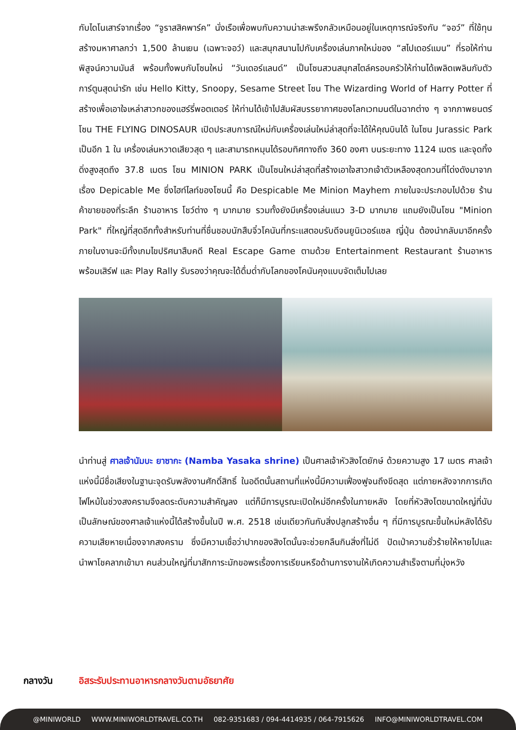กับไดโนเสาร์จากเรื่อง “จูราสสิคพาร์ค” นั่งเรือเพื่อพบกับความน่าสะพรึงกลัวเหมือนอยู่ในเหตุการณ์จริงกับ “จอว์” ที่ใช้ทุนสร้างมหาศาลกว่า 1,500 ล้านเยน (เฉพาะจอว์) และสนุกสนานไปกับเครื่องเล่นภาคใหม่ของ “สไปเดอร์แมน” ที่รอให้ท่านพิสูจน์ความมันส์ พร้อมทั้งพบกับโซนใหม่ “วันเดอร์แลนด์” เป็นโซนสวนสนุกสไตล์ครอบครัวให้ท่านได้เพลิดเพลินกับตัวการ์ตูนสุดน่ารัก เช่น Hello Kitty, Snoopy, Sesame Street โซน The Wizarding World of Harry Potter ที่สร้างเพื่อเอาใจเหล่าสาวกของแฮร์รี่พอตเตอร์ ให้ท่านได้เข้าไปสัมผัสบรรยากาศของโลกเวทมนต์ในฉากต่าง ๆ จากภาพยนตร์ โซน THE FLYING DINOSAUR เปิดประสบการณ์ใหม่กับเครื่องเล่นใหม่ล่าสุดที่จะได้ให้คุณบินได้ ในโซน Jurassic Park เป็นอีก 1 ใน เครื่องเล่นหวาดเสียวสุด ๆ และสามารถหมุนได้รอบทิศทางถึง 360 องศา บนระยะทาง 1124 เมตร และจุดทิ้งดิ่งสูงสุดถึง 37.8 เมตร โซน MINION PARK เป็นโซนใหม่ล่าสุดที่สร้างเอาใจสาวกเจ้าตัวเหลืองสุดกวนที่โด่งดังมาจาก เรื่อง Depicable Me ซึ่งไฮท์ไลท์ของโซนนี้ คือ Despicable Me Minion Mayhem ภายในจะประกอบไปด้วย ร้านค้าขายของที่ระลึก ร้านอาหาร โชว์ต่าง ๆ มากมาย รวมทั้งยังมีเครื่องเล่นแนว 3-D มากมาย แถมยังเป็นโซน "Minion Park" ที่ใหญ่ที่สุดอีกทั้งสำหรับท่านที่ชื่นชอบนักสืบจิ๋วโคนันที่กระแสตอบรับดีจนยูนิเวอร์แซล ญี่ปุ่น ต้องนำกลับมาอีกครั้ง ภายในงานจะมีทั้งเกมไขปริศนาสืบคดี Real Escape Game ตามด้วย Entertainment Restaurant ร้านอาหารพร้อมเสิร์ฟ และ Play Rally รับรองว่าคุณจะได้ดื่มด่ำกับโลกของโคนันคุงแบบจัดเต็มไปเลย
นำท่านสู่ ศาลเจ้านัมบะ ยาซากะ (Namba Yasaka shrine) เป็นศาลเจ้าหัวสิงโตยักษ์ ด้วยความสูง 17 เมตร ศาลเจ้าแห่งนี้มีชื่อเสียงในฐานะจุดรับพลังงานศักดิ์สิทธิ์ ในอดีตนั้นสถานที่แห่งนี้มีความเฟื่องฟูจนถึงขีดสุด แต่ภายหลังจากการเกิดไฟไหม้ในช่วงสงครามจึงลดระดับความสำคัญลง แต่ก็มีการบูรณะเปิดใหม่อีกครั้งในภายหลัง โดยที่หัวสิงโตขนาดใหญ่ที่นับเป็นลักษณ์ของศาลเจ้าแห่งนี้ได้สร้างขึ้นในปี พ.ศ. 2518 เช่นเดียวกันกับสิ่งปลูกสร้างอื่น ๆ ที่มีการบูรณะขึ้นใหม่หลังได้รับความเสียหายเนื่องจากสงคราม ซึ่งมีความเชื่อว่าปากของสิงโตนั้นจะช่วยกลืนกินสิ่งที่ไม่ดี ปัดเป่าความชั่วร้ายให้หายไปและนำพาโชคลาภเข้ามา คนส่วนใหญ่ที่มาสักการะมักขอพรเรื่องการเรียนหรือด้านการงานให้เกิดความสำเร็จตามที่มุ่งหวัง
กลางวัน อิสระรับประทานอาหารกลางวันตามอัธยาศัย
@MINIWORLD WWW.MINIWORLDTRAVEL.CO.TH 082-9351683 / 094-4414935 / 064-7915626 INFO@MINIWORLDTRAVEL.COM